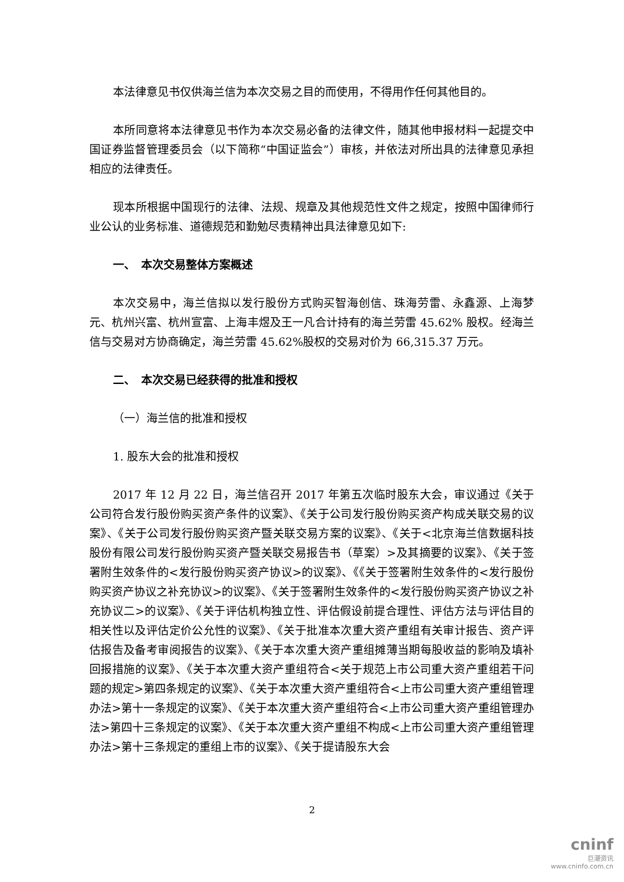本法律意见书仅供海兰信为本次交易之目的而使用，不得用作任何其他目的。
本所同意将本法律意见书作为本次交易必备的法律文件，随其他申报材料一起提交中国证券监督管理委员会（以下简称“中国证监会”）审核，并依法对所出具的法律意见承担相应的法律责任。
现本所根据中国现行的法律、法规、规章及其他规范性文件之规定，按照中国律师行业公认的业务标准、道德规范和勤勉尽责精神出具法律意见如下:
一、　本次交易整体方案概述
本次交易中，海兰信拟以发行股份方式购买智海创信、珠海劳雷、永鑫源、上海梦元、杭州兴富、杭州宣富、上海丰煜及王一凡合计持有的海兰劳雷 45.62% 股权。经海兰信与交易对方协商确定，海兰劳雷 45.62%股权的交易对价为 66,315.37 万元。
二、　本次交易已经获得的批准和授权
（一）海兰信的批准和授权
1. 股东大会的批准和授权
2017 年 12 月 22 日，海兰信召开 2017 年第五次临时股东大会，审议通过《关于公司符合发行股份购买资产条件的议案》、《关于公司发行股份购买资产构成关联交易的议案》、《关于公司发行股份购买资产暨关联交易方案的议案》、《关于<北京海兰信数据科技股份有限公司发行股份购买资产暨关联交易报告书（草案）>及其摘要的议案》、《关于签署附生效条件的<发行股份购买资产协议>的议案》、《《关于签署附生效条件的<发行股份购买资产协议之补充协议>的议案》、《关于签署附生效条件的<发行股份购买资产协议之补充协议二>的议案》、《关于评估机构独立性、评估假设前提合理性、评估方法与评估目的相关性以及评估定价公允性的议案》、《关于批准本次重大资产重组有关审计报告、资产评估报告及备考审阅报告的议案》、《关于本次重大资产重组摊薄当期每股收益的影响及填补回报措施的议案》、《关于本次重大资产重组符合<关于规范上市公司重大资产重组若干问题的规定>第四条规定的议案》、《关于本次重大资产重组符合<上市公司重大资产重组管理办法>第十一条规定的议案》、《关于本次重大资产重组符合<上市公司重大资产重组管理办法>第四十三条规定的议案》、《关于本次重大资产重组不构成<上市公司重大资产重组管理办法>第十三条规定的重组上市的议案》、《关于提请股东大会
2
cninf
巨潮资讯
www.cninfo.com.cn